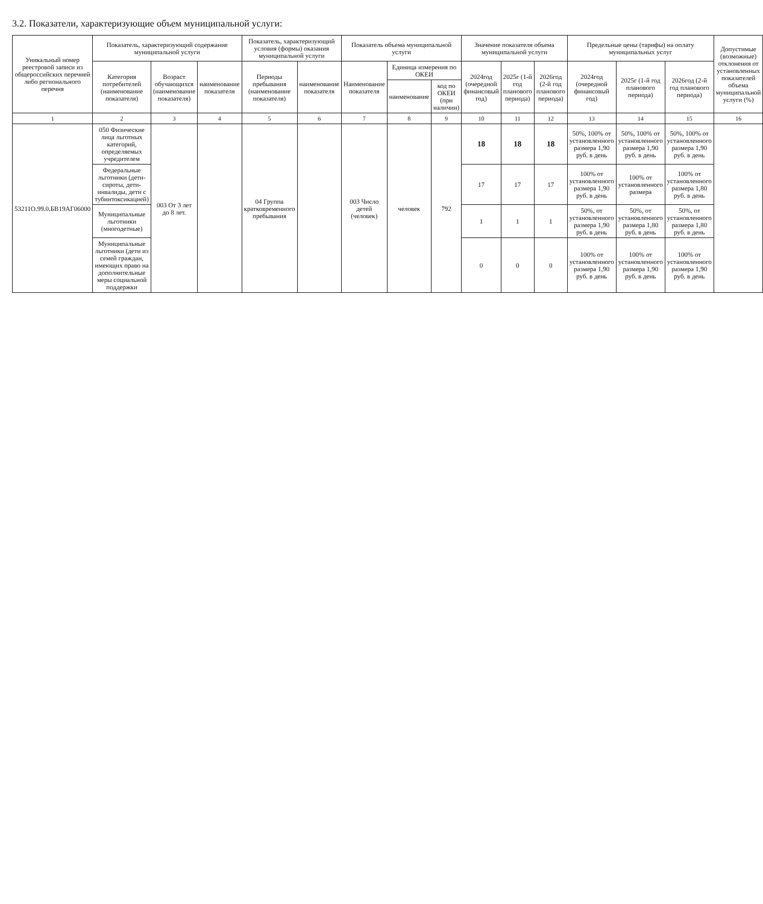3.2. Показатели, характеризующие объем муниципальной услуги:
| Уникальный номер реестровой записи из общероссийских перечней либо регионального перечня | Показатель, характеризующий содержание муниципальной услуги | | | Показатель, характеризующий условия (формы) оказания муниципальной услуги | | Показатель объема муниципальной услуги | | | Значение показателя объема муниципальной услуги | | | Предельные цены (тарифы) на оплату муниципальных услуг | | | Допустимые (возможные) отклонения от установленных показателей объема муниципальной услуги (%) |
| --- | --- | --- | --- | --- | --- | --- | --- | --- | --- | --- | --- | --- | --- | --- | --- |
| | Категория потребителей (наименование показателя) | Возраст обучающихся (наименование показателя) | наименование показателя | Периоды пребывания (наименование показателя) | наименование показателя | Наименование показателя | Единица измерения по ОКЕИ | | 2024год (очередной финансовый год) | 2025г (1-й год планового периода) | 2026год (2-й год планового периода) | 2024год (очередной финансовый год) | 2025г (1-й год планового периода) | 2026год (2-й год планового периода) | |
| | | | | | | | наименование | код по ОКЕИ (при наличии) | | | | | | | |
| 1 | 2 | 3 | 4 | 5 | 6 | 7 | 8 | 9 | 10 | 11 | 12 | 13 | 14 | 15 | 16 |
| 53211О.99.0.БВ19АГ06000 | 050 Физические лица льготных категорий, определяемых учредителем | 003 От 3 лет до 8 лет. | | 04 Группа кратковременного пребывания | | 003 Число детей (человек) | человек | 792 | 18 | 18 | 18 | 50%, 100% от установленного размера 1,90 руб. в день | 50%, 100% от установленного размера 1,90 руб. в день | 50%, 100% от установленного размера 1,90 руб. в день | |
| | Федеральные льготники (дети-сироты, дети-инвалиды, дети с тубинтоксикацией) | | | | | | | | 17 | 17 | 17 | 100% от установленного размера 1,90 руб. в день | 100% от установленного размера | 100% от установленного размера 1,80 руб. в день | |
| | Муниципальные льготники (многодетные) | | | | | | | | 1 | 1 | 1 | 50%, от установленного размера 1,90 руб. в день | 50%, от установленного размера 1,80 руб. в день | 50%, от установленного размера 1,80 руб. в день | |
| | Муниципальные льготники (дети из семей граждан, имеющих право на дополнительные меры социальной поддержки | | | | | | | | 0 | 0 | 0 | 100% от установленного размера 1,90 руб. в день | 100% от установленного размера 1,90 руб. в день | 100% от установленного размера 1,90 руб. в день | |